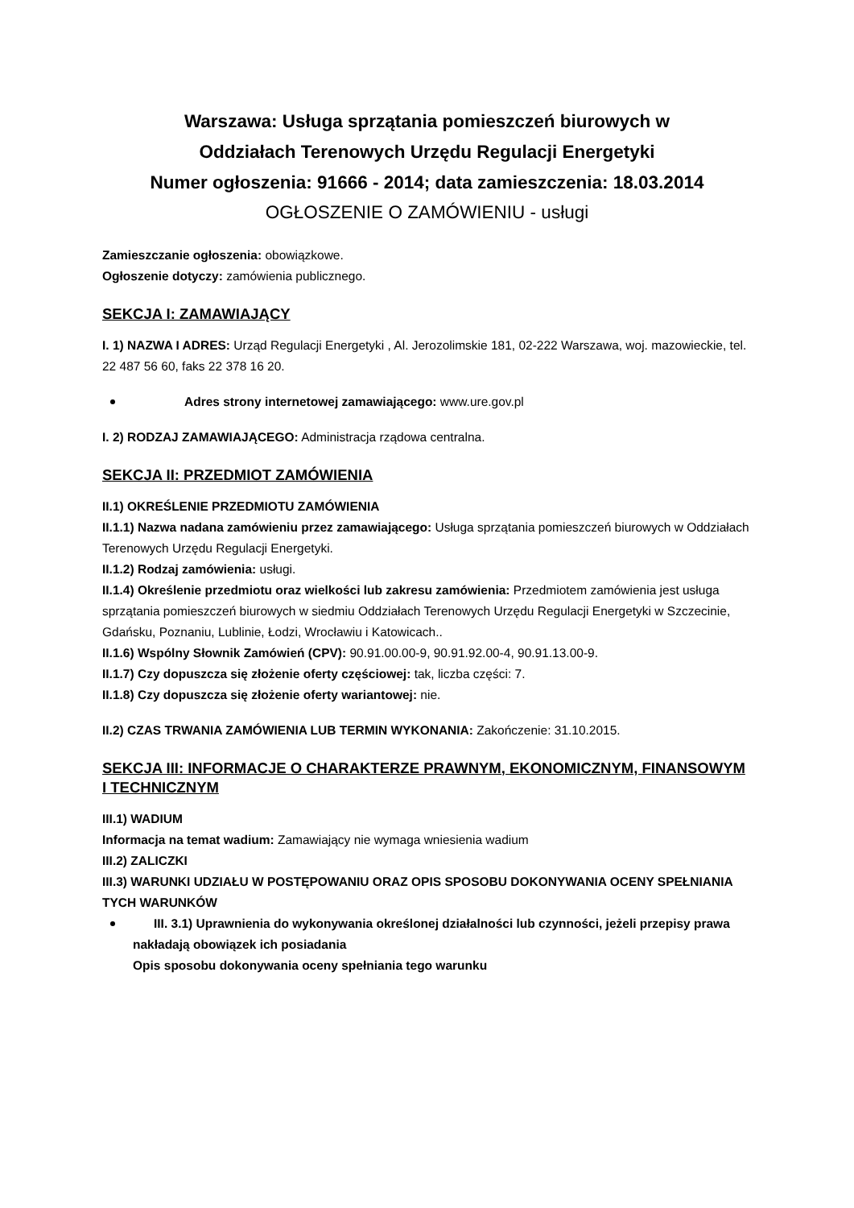Warszawa: Usługa sprzątania pomieszczeń biurowych w
Oddziałach Terenowych Urzędu Regulacji Energetyki
Numer ogłoszenia: 91666 - 2014; data zamieszczenia: 18.03.2014
OGŁOSZENIE O ZAMÓWIENIU - usługi
Zamieszczanie ogłoszenia: obowiązkowe.
Ogłoszenie dotyczy: zamówienia publicznego.
SEKCJA I: ZAMAWIAJĄCY
I. 1) NAZWA I ADRES: Urząd Regulacji Energetyki , Al. Jerozolimskie 181, 02-222 Warszawa, woj. mazowieckie, tel. 22 487 56 60, faks 22 378 16 20.
Adres strony internetowej zamawiającego: www.ure.gov.pl
I. 2) RODZAJ ZAMAWIAJĄCEGO: Administracja rządowa centralna.
SEKCJA II: PRZEDMIOT ZAMÓWIENIA
II.1) OKREŚLENIE PRZEDMIOTU ZAMÓWIENIA
II.1.1) Nazwa nadana zamówieniu przez zamawiającego: Usługa sprzątania pomieszczeń biurowych w Oddziałach Terenowych Urzędu Regulacji Energetyki.
II.1.2) Rodzaj zamówienia: usługi.
II.1.4) Określenie przedmiotu oraz wielkości lub zakresu zamówienia: Przedmiotem zamówienia jest usługa sprzątania pomieszczeń biurowych w siedmiu Oddziałach Terenowych Urzędu Regulacji Energetyki w Szczecinie, Gdańsku, Poznaniu, Lublinie, Łodzi, Wrocławiu i Katowicach..
II.1.6) Wspólny Słownik Zamówień (CPV): 90.91.00.00-9, 90.91.92.00-4, 90.91.13.00-9.
II.1.7) Czy dopuszcza się złożenie oferty częściowej: tak, liczba części: 7.
II.1.8) Czy dopuszcza się złożenie oferty wariantowej: nie.
II.2) CZAS TRWANIA ZAMÓWIENIA LUB TERMIN WYKONANIA: Zakończenie: 31.10.2015.
SEKCJA III: INFORMACJE O CHARAKTERZE PRAWNYM, EKONOMICZNYM, FINANSOWYM I TECHNICZNYM
III.1) WADIUM
Informacja na temat wadium: Zamawiający nie wymaga wniesienia wadium
III.2) ZALICZKI
III.3) WARUNKI UDZIAŁU W POSTĘPOWANIU ORAZ OPIS SPOSOBU DOKONYWANIA OCENY SPEŁNIANIA TYCH WARUNKÓW
III. 3.1) Uprawnienia do wykonywania określonej działalności lub czynności, jeżeli przepisy prawa nakładają obowiązek ich posiadania
Opis sposobu dokonywania oceny spełniania tego warunku